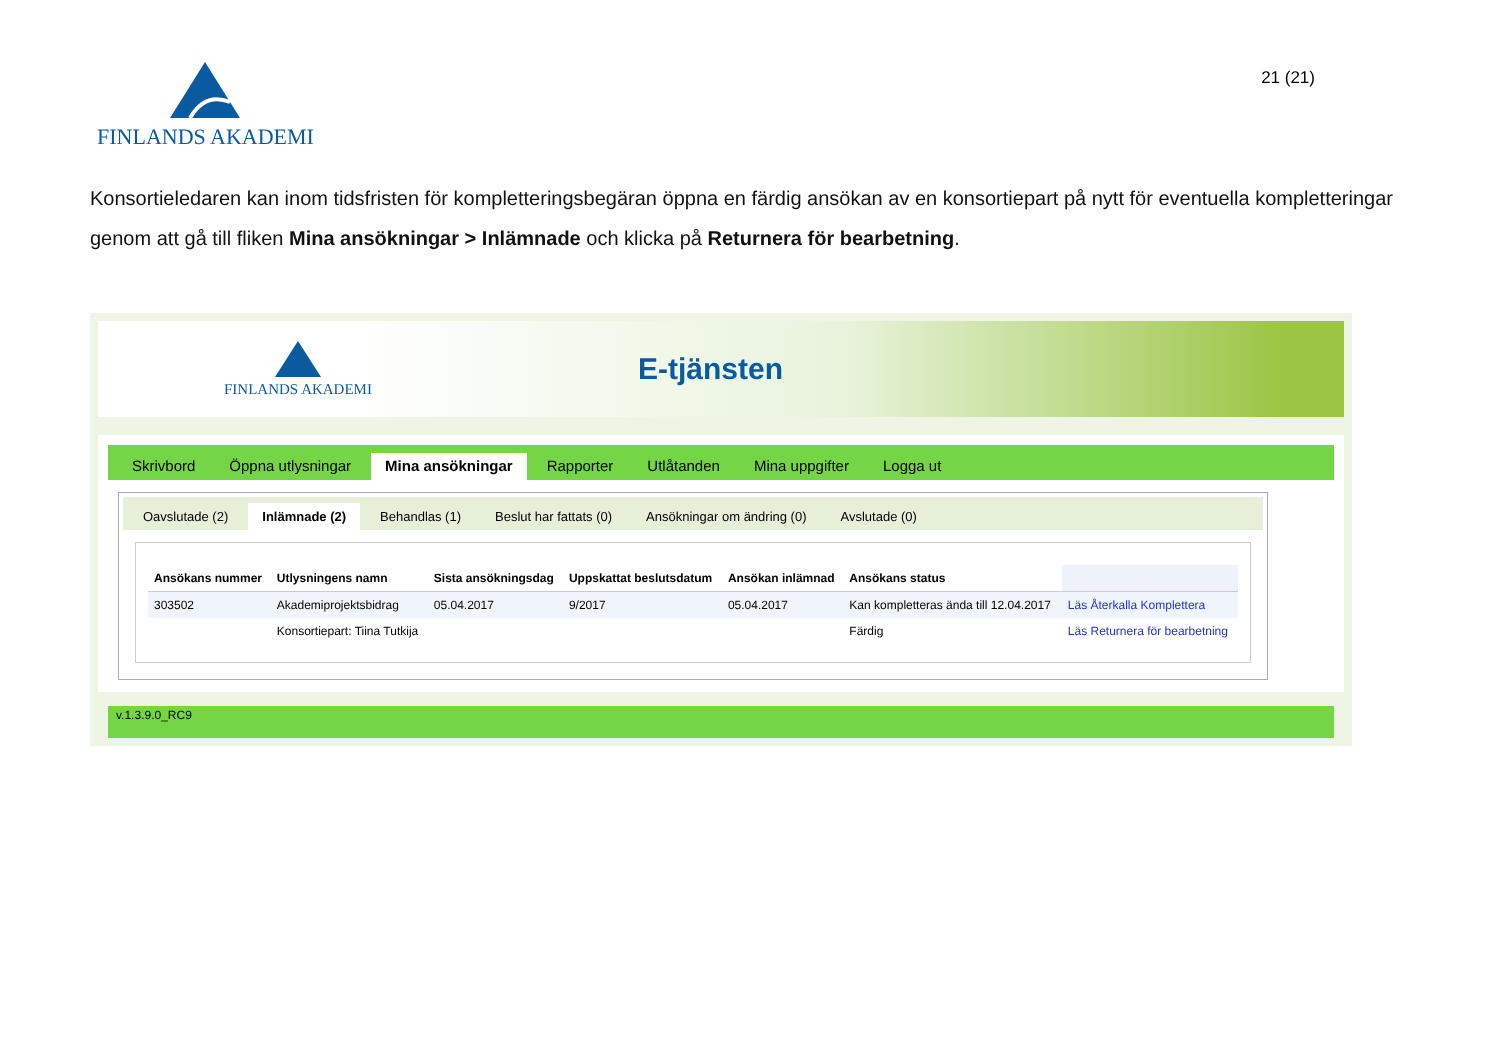FINLANDS AKADEMI
21 (21)
Konsortieledaren kan inom tidsfristen för kompletteringsbegäran öppna en färdig ansökan av en konsortiepart på nytt för eventuella kompletteringar genom att gå till fliken Mina ansökningar > Inlämnade och klicka på Returnera för bearbetning.
FINLANDS AKADEMI
E-tjänsten
Skrivbord Öppna utlysningar Mina ansökningar Rapporter Utlåtanden Mina uppgifter Logga ut
Oavslutade (2) Inlämnade (2) Behandlas (1) Beslut har fattats (0) Ansökningar om ändring (0) Avslutade (0)
| Ansökans nummer | Utlysningens namn | Sista ansökningsdag | Uppskattat beslutsdatum | Ansökan inlämnad | Ansökans status | |
| --- | --- | --- | --- | --- | --- | --- |
| 303502 | Akademiprojektsbidrag | 05.04.2017 | 9/2017 | 05.04.2017 | Kan kompletteras ända till 12.04.2017 | Läs Återkalla Komplettera |
| | Konsortiepart: Tiina Tutkija | | | | Färdig | Läs Returnera för bearbetning |
v.1.3.9.0_RC9